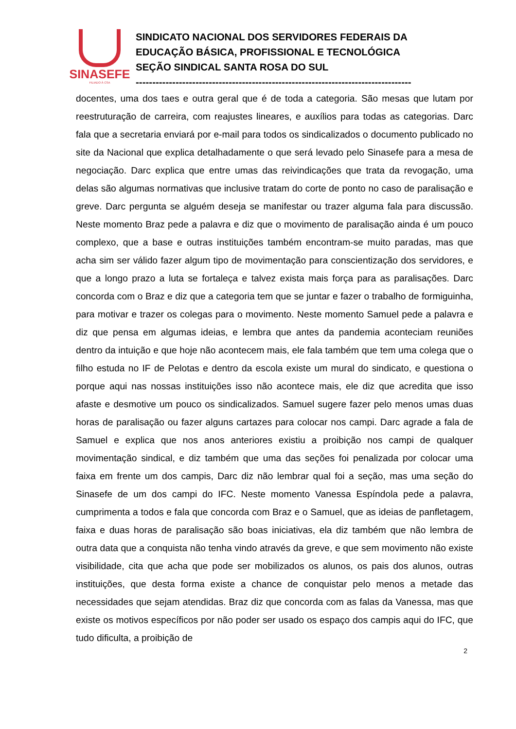SINASEFE
FILIADO À CSA
SINDICATO NACIONAL DOS SERVIDORES FEDERAIS DA
EDUCAÇÃO BÁSICA, PROFISSIONAL E TECNOLÓGICA
SEÇÃO SINDICAL SANTA ROSA DO SUL
-----------------------------------------------------------------------------------
docentes, uma dos taes e outra geral que é de toda a categoria. São mesas que lutam por reestruturação de carreira, com reajustes lineares, e auxílios para todas as categorias. Darc fala que a secretaria enviará por e-mail para todos os sindicalizados o documento publicado no site da Nacional que explica detalhadamente o que será levado pelo Sinasefe para a mesa de negociação. Darc explica que entre umas das reivindicações que trata da revogação, uma delas são algumas normativas que inclusive tratam do corte de ponto no caso de paralisação e greve. Darc pergunta se alguém deseja se manifestar ou trazer alguma fala para discussão. Neste momento Braz pede a palavra e diz que o movimento de paralisação ainda é um pouco complexo, que a base e outras instituições também encontram-se muito paradas, mas que acha sim ser válido fazer algum tipo de movimentação para conscientização dos servidores, e que a longo prazo a luta se fortaleça e talvez exista mais força para as paralisações. Darc concorda com o Braz e diz que a categoria tem que se juntar e fazer o trabalho de formiguinha, para motivar e trazer os colegas para o movimento. Neste momento Samuel pede a palavra e diz que pensa em algumas ideias, e lembra que antes da pandemia aconteciam reuniões dentro da intuição e que hoje não acontecem mais, ele fala também que tem uma colega que o filho estuda no IF de Pelotas e dentro da escola existe um mural do sindicato, e questiona o porque aqui nas nossas instituições isso não acontece mais, ele diz que acredita que isso afaste e desmotive um pouco os sindicalizados. Samuel sugere fazer pelo menos umas duas horas de paralisação ou fazer alguns cartazes para colocar nos campi. Darc agrade a fala de Samuel e explica que nos anos anteriores existiu a proibição nos campi de qualquer movimentação sindical, e diz também que uma das seções foi penalizada por colocar uma faixa em frente um dos campis, Darc diz não lembrar qual foi a seção, mas uma seção do Sinasefe de um dos campi do IFC. Neste momento Vanessa Espíndola pede a palavra, cumprimenta a todos e fala que concorda com Braz e o Samuel, que as ideias de panfletagem, faixa e duas horas de paralisação são boas iniciativas, ela diz também que não lembra de outra data que a conquista não tenha vindo através da greve, e que sem movimento não existe visibilidade, cita que acha que pode ser mobilizados os alunos, os pais dos alunos, outras instituições, que desta forma existe a chance de conquistar pelo menos a metade das necessidades que sejam atendidas. Braz diz que concorda com as falas da Vanessa, mas que existe os motivos específicos por não poder ser usado os espaço dos campis aqui do IFC, que tudo dificulta, a proibição de
2